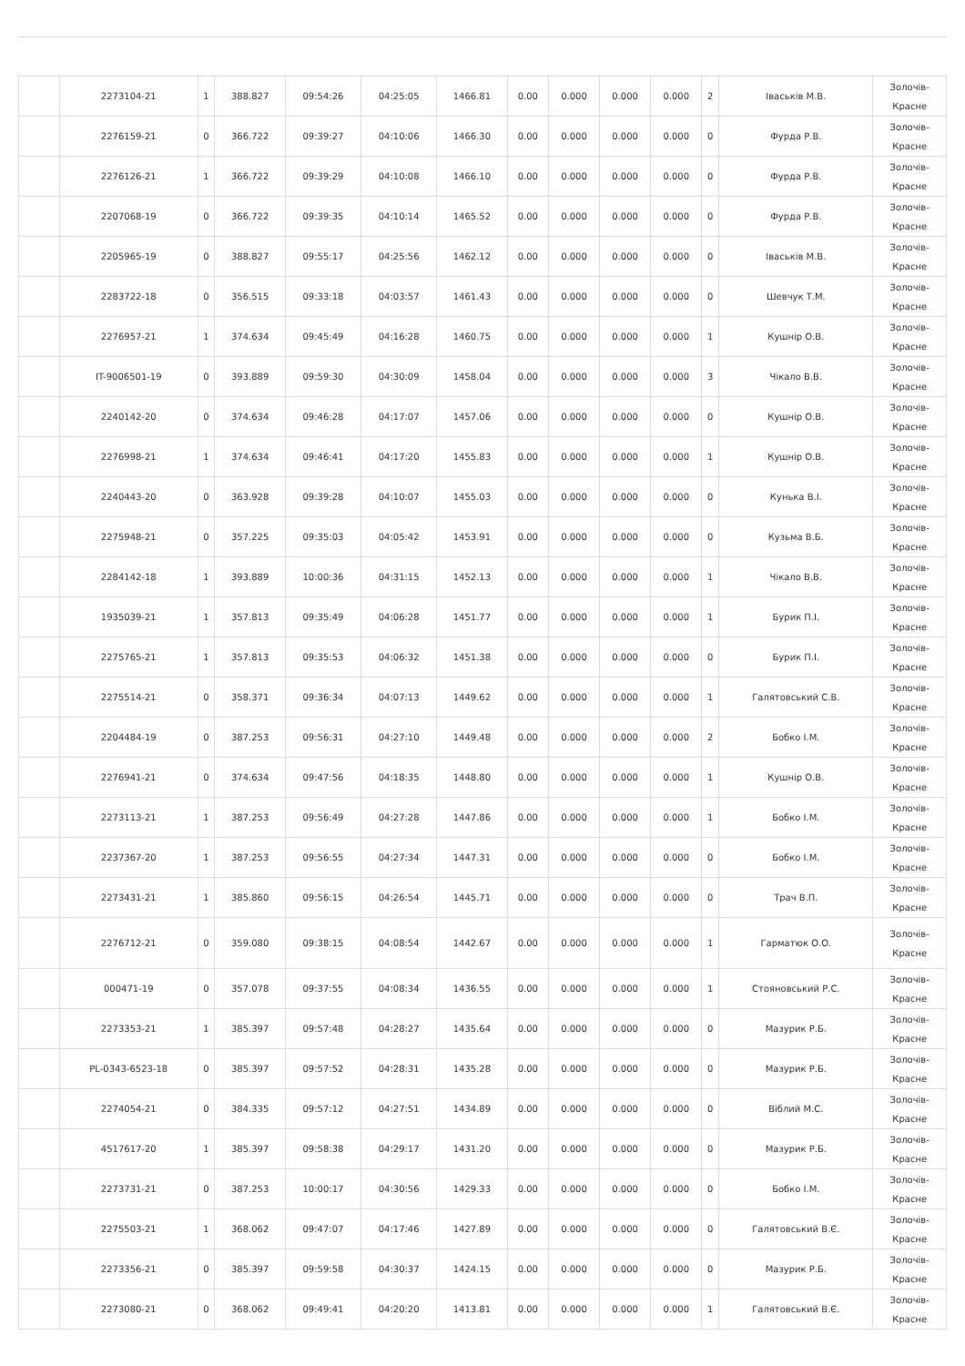| | 2273104-21 | 1 | 388.827 | 09:54:26 | 04:25:05 | 1466.81 | 0.00 | 0.000 | 0.000 | 0.000 | 2 | Іваськів М.В. | Золочів- Красне |
| | 2276159-21 | 0 | 366.722 | 09:39:27 | 04:10:06 | 1466.30 | 0.00 | 0.000 | 0.000 | 0.000 | 0 | Фурда Р.В. | Золочів- Красне |
| | 2276126-21 | 1 | 366.722 | 09:39:29 | 04:10:08 | 1466.10 | 0.00 | 0.000 | 0.000 | 0.000 | 0 | Фурда Р.В. | Золочів- Красне |
| | 2207068-19 | 0 | 366.722 | 09:39:35 | 04:10:14 | 1465.52 | 0.00 | 0.000 | 0.000 | 0.000 | 0 | Фурда Р.В. | Золочів- Красне |
| | 2205965-19 | 0 | 388.827 | 09:55:17 | 04:25:56 | 1462.12 | 0.00 | 0.000 | 0.000 | 0.000 | 0 | Іваськів М.В. | Золочів- Красне |
| | 2283722-18 | 0 | 356.515 | 09:33:18 | 04:03:57 | 1461.43 | 0.00 | 0.000 | 0.000 | 0.000 | 0 | Шевчук Т.М. | Золочів- Красне |
| | 2276957-21 | 1 | 374.634 | 09:45:49 | 04:16:28 | 1460.75 | 0.00 | 0.000 | 0.000 | 0.000 | 1 | Кушнір О.В. | Золочів- Красне |
| | IT-9006501-19 | 0 | 393.889 | 09:59:30 | 04:30:09 | 1458.04 | 0.00 | 0.000 | 0.000 | 0.000 | 3 | Чікало В.В. | Золочів- Красне |
| | 2240142-20 | 0 | 374.634 | 09:46:28 | 04:17:07 | 1457.06 | 0.00 | 0.000 | 0.000 | 0.000 | 0 | Кушнір О.В. | Золочів- Красне |
| | 2276998-21 | 1 | 374.634 | 09:46:41 | 04:17:20 | 1455.83 | 0.00 | 0.000 | 0.000 | 0.000 | 1 | Кушнір О.В. | Золочів- Красне |
| | 2240443-20 | 0 | 363.928 | 09:39:28 | 04:10:07 | 1455.03 | 0.00 | 0.000 | 0.000 | 0.000 | 0 | Кунька В.І. | Золочів- Красне |
| | 2275948-21 | 0 | 357.225 | 09:35:03 | 04:05:42 | 1453.91 | 0.00 | 0.000 | 0.000 | 0.000 | 0 | Кузьма В.Б. | Золочів- Красне |
| | 2284142-18 | 1 | 393.889 | 10:00:36 | 04:31:15 | 1452.13 | 0.00 | 0.000 | 0.000 | 0.000 | 1 | Чікало В.В. | Золочів- Красне |
| | 1935039-21 | 1 | 357.813 | 09:35:49 | 04:06:28 | 1451.77 | 0.00 | 0.000 | 0.000 | 0.000 | 1 | Бурик П.І. | Золочів- Красне |
| | 2275765-21 | 1 | 357.813 | 09:35:53 | 04:06:32 | 1451.38 | 0.00 | 0.000 | 0.000 | 0.000 | 0 | Бурик П.І. | Золочів- Красне |
| | 2275514-21 | 0 | 358.371 | 09:36:34 | 04:07:13 | 1449.62 | 0.00 | 0.000 | 0.000 | 0.000 | 1 | Галятовський С.В. | Золочів- Красне |
| | 2204484-19 | 0 | 387.253 | 09:56:31 | 04:27:10 | 1449.48 | 0.00 | 0.000 | 0.000 | 0.000 | 2 | Бобко І.М. | Золочів- Красне |
| | 2276941-21 | 0 | 374.634 | 09:47:56 | 04:18:35 | 1448.80 | 0.00 | 0.000 | 0.000 | 0.000 | 1 | Кушнір О.В. | Золочів- Красне |
| | 2273113-21 | 1 | 387.253 | 09:56:49 | 04:27:28 | 1447.86 | 0.00 | 0.000 | 0.000 | 0.000 | 1 | Бобко І.М. | Золочів- Красне |
| | 2237367-20 | 1 | 387.253 | 09:56:55 | 04:27:34 | 1447.31 | 0.00 | 0.000 | 0.000 | 0.000 | 0 | Бобко І.М. | Золочів- Красне |
| | 2273431-21 | 1 | 385.860 | 09:56:15 | 04:26:54 | 1445.71 | 0.00 | 0.000 | 0.000 | 0.000 | 0 | Трач В.П. | Золочів- Красне |
| | 2276712-21 | 0 | 359.080 | 09:38:15 | 04:08:54 | 1442.67 | 0.00 | 0.000 | 0.000 | 0.000 | 1 | Гарматюк О.О. | Золочів- Красне |
| | 000471-19 | 0 | 357.078 | 09:37:55 | 04:08:34 | 1436.55 | 0.00 | 0.000 | 0.000 | 0.000 | 1 | Стояновський Р.С. | Золочів- Красне |
| | 2273353-21 | 1 | 385.397 | 09:57:48 | 04:28:27 | 1435.64 | 0.00 | 0.000 | 0.000 | 0.000 | 0 | Мазурик Р.Б. | Золочів- Красне |
| | PL-0343-6523-18 | 0 | 385.397 | 09:57:52 | 04:28:31 | 1435.28 | 0.00 | 0.000 | 0.000 | 0.000 | 0 | Мазурик Р.Б. | Золочів- Красне |
| | 2274054-21 | 0 | 384.335 | 09:57:12 | 04:27:51 | 1434.89 | 0.00 | 0.000 | 0.000 | 0.000 | 0 | Віблий М.С. | Золочів- Красне |
| | 4517617-20 | 1 | 385.397 | 09:58:38 | 04:29:17 | 1431.20 | 0.00 | 0.000 | 0.000 | 0.000 | 0 | Мазурик Р.Б. | Золочів- Красне |
| | 2273731-21 | 0 | 387.253 | 10:00:17 | 04:30:56 | 1429.33 | 0.00 | 0.000 | 0.000 | 0.000 | 0 | Бобко І.М. | Золочів- Красне |
| | 2275503-21 | 1 | 368.062 | 09:47:07 | 04:17:46 | 1427.89 | 0.00 | 0.000 | 0.000 | 0.000 | 0 | Галятовський В.Є. | Золочів- Красне |
| | 2273356-21 | 0 | 385.397 | 09:59:58 | 04:30:37 | 1424.15 | 0.00 | 0.000 | 0.000 | 0.000 | 0 | Мазурик Р.Б. | Золочів- Красне |
| | 2273080-21 | 0 | 368.062 | 09:49:41 | 04:20:20 | 1413.81 | 0.00 | 0.000 | 0.000 | 0.000 | 1 | Галятовський В.Є. | Золочів- Красне |